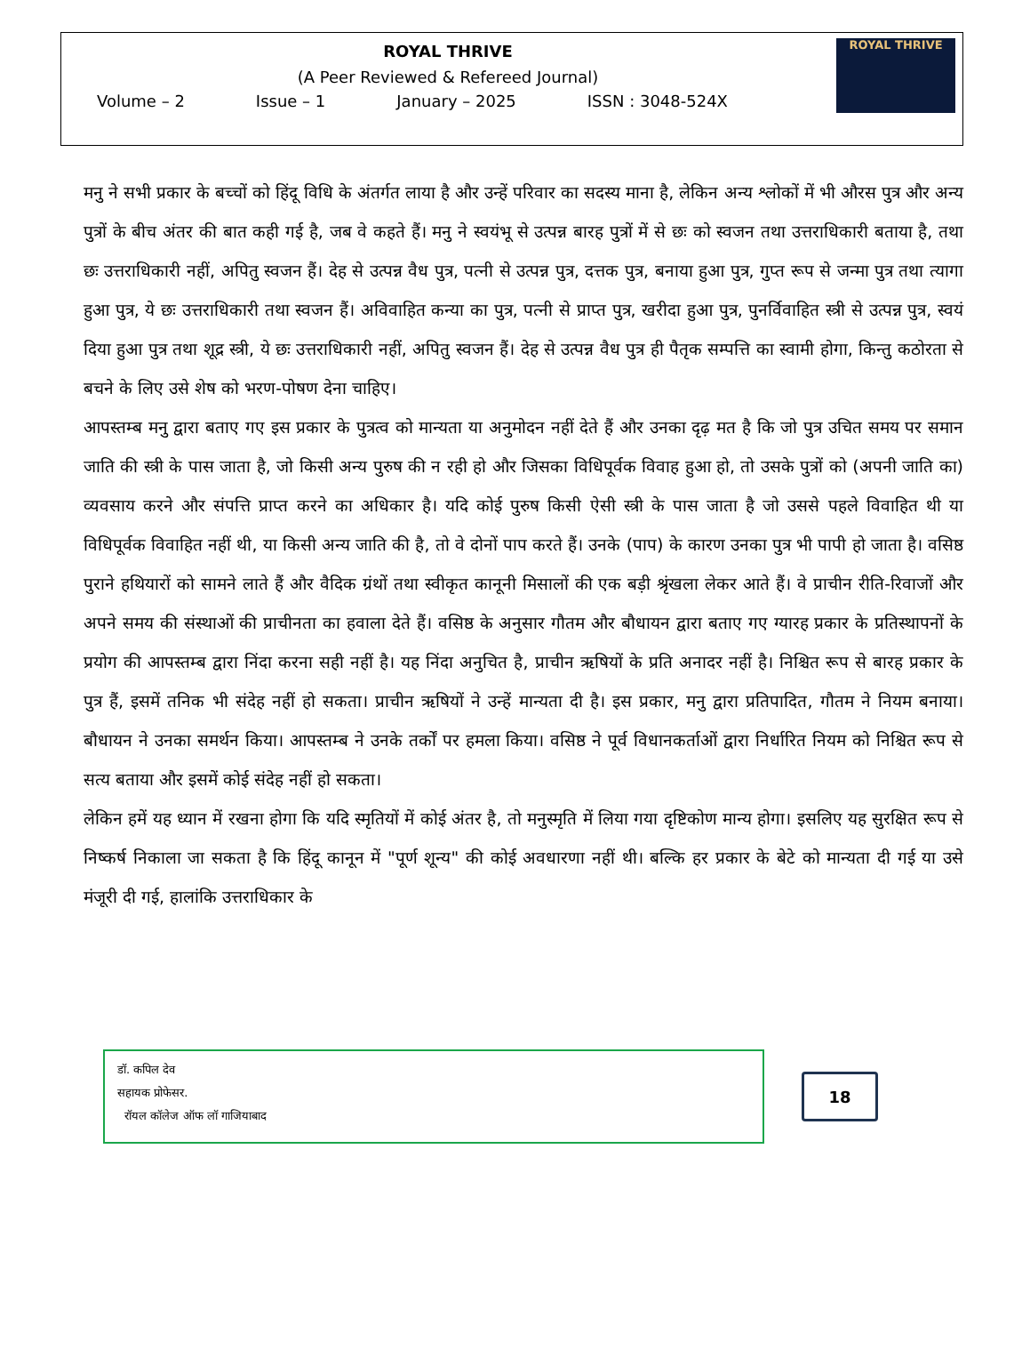ROYAL THRIVE
(A Peer Reviewed & Refereed Journal)
Volume – 2 Issue – 1 January – 2025 ISSN : 3048-524X
ROYAL THRIVE
मनु ने सभी प्रकार के बच्चों को हिंदू विधि के अंतर्गत लाया है और उन्हें परिवार का सदस्य माना है, लेकिन अन्य श्लोकों में भी औरस पुत्र और अन्य पुत्रों के बीच अंतर की बात कही गई है, जब वे कहते हैं। मनु ने स्वयंभू से उत्पन्न बारह पुत्रों में से छः को स्वजन तथा उत्तराधिकारी बताया है, तथा छः उत्तराधिकारी नहीं, अपितु स्वजन हैं। देह से उत्पन्न वैध पुत्र, पत्नी से उत्पन्न पुत्र, दत्तक पुत्र, बनाया हुआ पुत्र, गुप्त रूप से जन्मा पुत्र तथा त्यागा हुआ पुत्र, ये छः उत्तराधिकारी तथा स्वजन हैं। अविवाहित कन्या का पुत्र, पत्नी से प्राप्त पुत्र, खरीदा हुआ पुत्र, पुनर्विवाहित स्त्री से उत्पन्न पुत्र, स्वयं दिया हुआ पुत्र तथा शूद्र स्त्री, ये छः उत्तराधिकारी नहीं, अपितु स्वजन हैं। देह से उत्पन्न वैध पुत्र ही पैतृक सम्पत्ति का स्वामी होगा, किन्तु कठोरता से बचने के लिए उसे शेष को भरण-पोषण देना चाहिए।
आपस्तम्ब मनु द्वारा बताए गए इस प्रकार के पुत्रत्व को मान्यता या अनुमोदन नहीं देते हैं और उनका दृढ़ मत है कि जो पुत्र उचित समय पर समान जाति की स्त्री के पास जाता है, जो किसी अन्य पुरुष की न रही हो और जिसका विधिपूर्वक विवाह हुआ हो, तो उसके पुत्रों को (अपनी जाति का) व्यवसाय करने और संपत्ति प्राप्त करने का अधिकार है। यदि कोई पुरुष किसी ऐसी स्त्री के पास जाता है जो उससे पहले विवाहित थी या विधिपूर्वक विवाहित नहीं थी, या किसी अन्य जाति की है, तो वे दोनों पाप करते हैं। उनके (पाप) के कारण उनका पुत्र भी पापी हो जाता है। वसिष्ठ पुराने हथियारों को सामने लाते हैं और वैदिक ग्रंथों तथा स्वीकृत कानूनी मिसालों की एक बड़ी श्रृंखला लेकर आते हैं। वे प्राचीन रीति-रिवाजों और अपने समय की संस्थाओं की प्राचीनता का हवाला देते हैं। वसिष्ठ के अनुसार गौतम और बौधायन द्वारा बताए गए ग्यारह प्रकार के प्रतिस्थापनों के प्रयोग की आपस्तम्ब द्वारा निंदा करना सही नहीं है। यह निंदा अनुचित है, प्राचीन ऋषियों के प्रति अनादर नहीं है। निश्चित रूप से बारह प्रकार के पुत्र हैं, इसमें तनिक भी संदेह नहीं हो सकता। प्राचीन ऋषियों ने उन्हें मान्यता दी है। इस प्रकार, मनु द्वारा प्रतिपादित, गौतम ने नियम बनाया। बौधायन ने उनका समर्थन किया। आपस्तम्ब ने उनके तर्कों पर हमला किया। वसिष्ठ ने पूर्व विधानकर्ताओं द्वारा निर्धारित नियम को निश्चित रूप से सत्य बताया और इसमें कोई संदेह नहीं हो सकता।
लेकिन हमें यह ध्यान में रखना होगा कि यदि स्मृतियों में कोई अंतर है, तो मनुस्मृति में लिया गया दृष्टिकोण मान्य होगा। इसलिए यह सुरक्षित रूप से निष्कर्ष निकाला जा सकता है कि हिंदू कानून में "पूर्ण शून्य" की कोई अवधारणा नहीं थी। बल्कि हर प्रकार के बेटे को मान्यता दी गई या उसे मंजूरी दी गई, हालांकि उत्तराधिकार के
डॉ. कपिल देव
सहायक प्रोफेसर.
रॉयल कॉलेज ऑफ लॉ गाजियाबाद
18